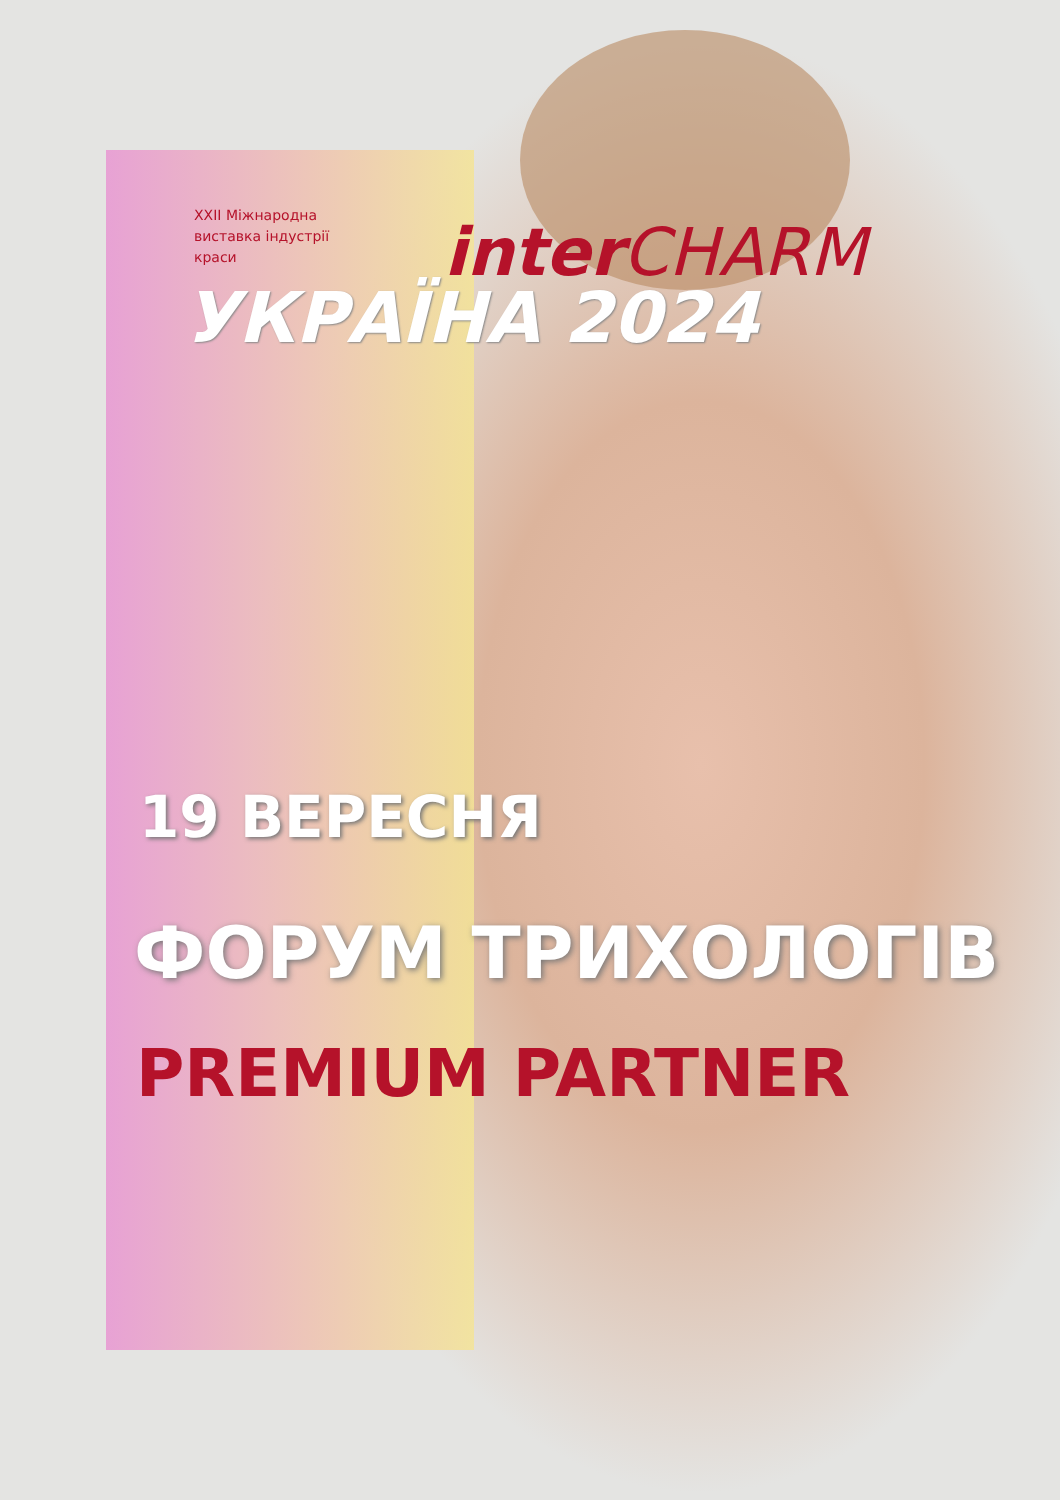XXII Міжнародна виставка індустрії краси
interCHARM
УКРАЇНА 2024
19 ВЕРЕСНЯ
ФОРУМ ТРИХОЛОГІВ
PREMIUM PARTNER